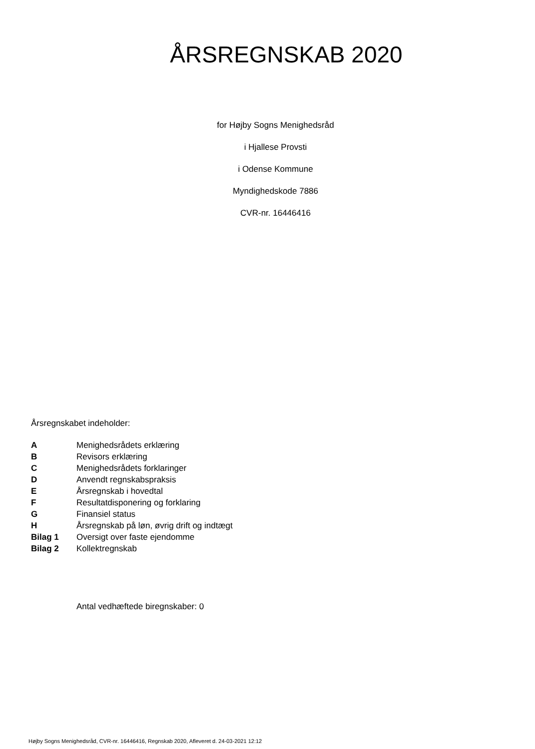ÅRSREGNSKAB 2020
for Højby Sogns Menighedsråd
i Hjallese Provsti
i Odense Kommune
Myndighedskode 7886
CVR-nr. 16446416
Årsregnskabet indeholder:
| A | Menighedsrådets erklæring |
| B | Revisors erklæring |
| C | Menighedsrådets forklaringer |
| D | Anvendt regnskabspraksis |
| E | Årsregnskab i hovedtal |
| F | Resultatdisponering og forklaring |
| G | Finansiel status |
| H | Årsregnskab på løn, øvrig drift og indtægt |
| Bilag 1 | Oversigt over faste ejendomme |
| Bilag 2 | Kollektregnskab |
Antal vedhæftede biregnskaber: 0
Højby Sogns Menighedsråd, CVR-nr. 16446416, Regnskab 2020, Afleveret d. 24-03-2021 12:12